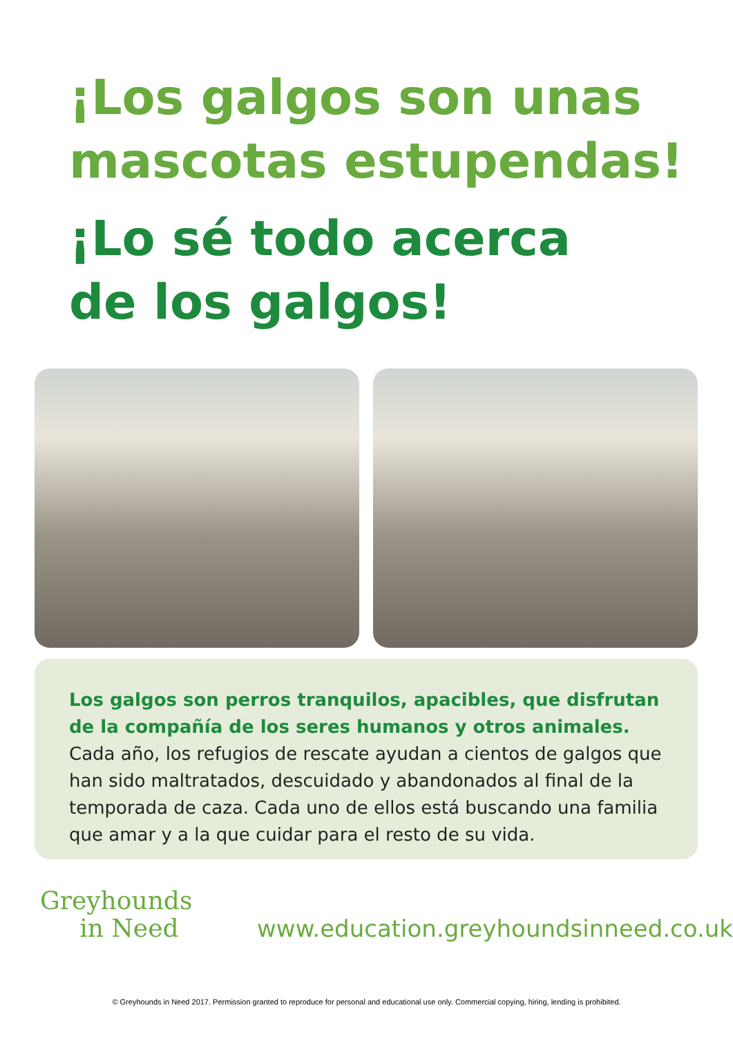¡Los galgos son unas
mascotas estupendas!
¡Lo sé todo acerca
de los galgos!
Los galgos son perros tranquilos, apacibles, que disfrutan de la compañía de los seres humanos y otros animales. Cada año, los refugios de rescate ayudan a cientos de galgos que han sido maltratados, descuidado y abandonados al final de la temporada de caza. Cada uno de ellos está buscando una familia que amar y a la que cuidar para el resto de su vida.
Greyhounds
in Need
www.education.greyhoundsinneed.co.uk
© Greyhounds in Need 2017. Permission granted to reproduce for personal and educational use only. Commercial copying, hiring, lending is prohibited.